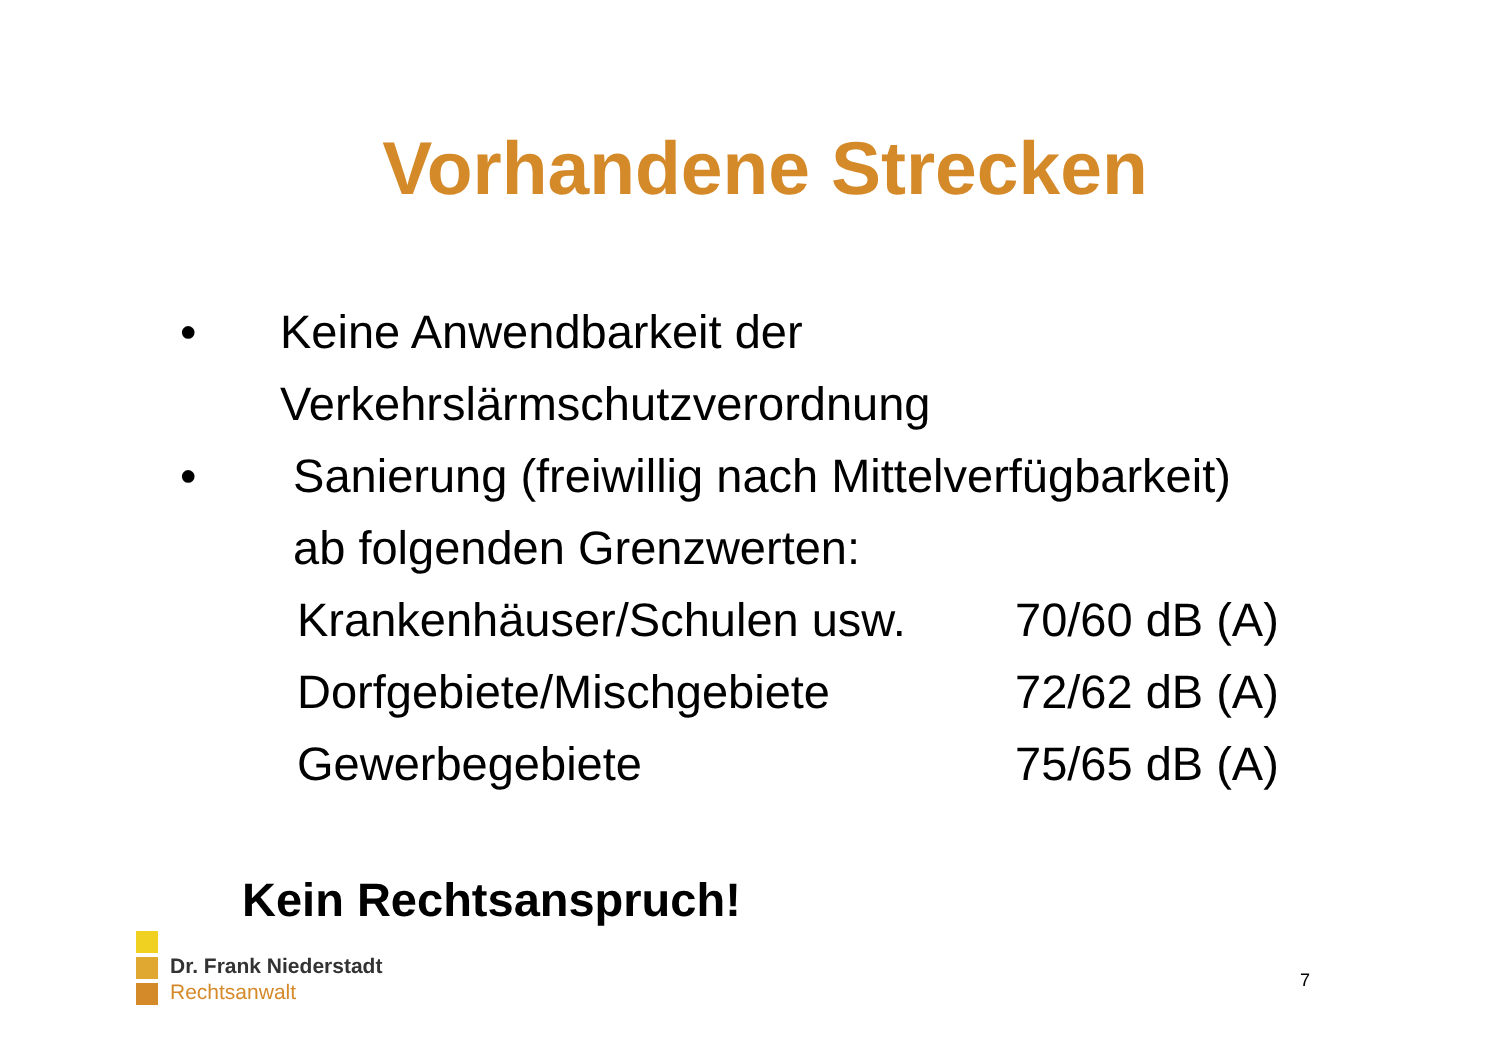Vorhandene Strecken
• Keine Anwendbarkeit der
Verkehrslärmschutzverordnung
• Sanierung (freiwillig nach Mittelverfügbarkeit)
ab folgenden Grenzwerten:
Krankenhäuser/Schulen usw. 70/60 dB (A)
Dorfgebiete/Mischgebiete 72/62 dB (A)
Gewerbegebiete 75/65 dB (A)
Kein Rechtsanspruch!
Dr. Frank Niederstadt
Rechtsanwalt
7